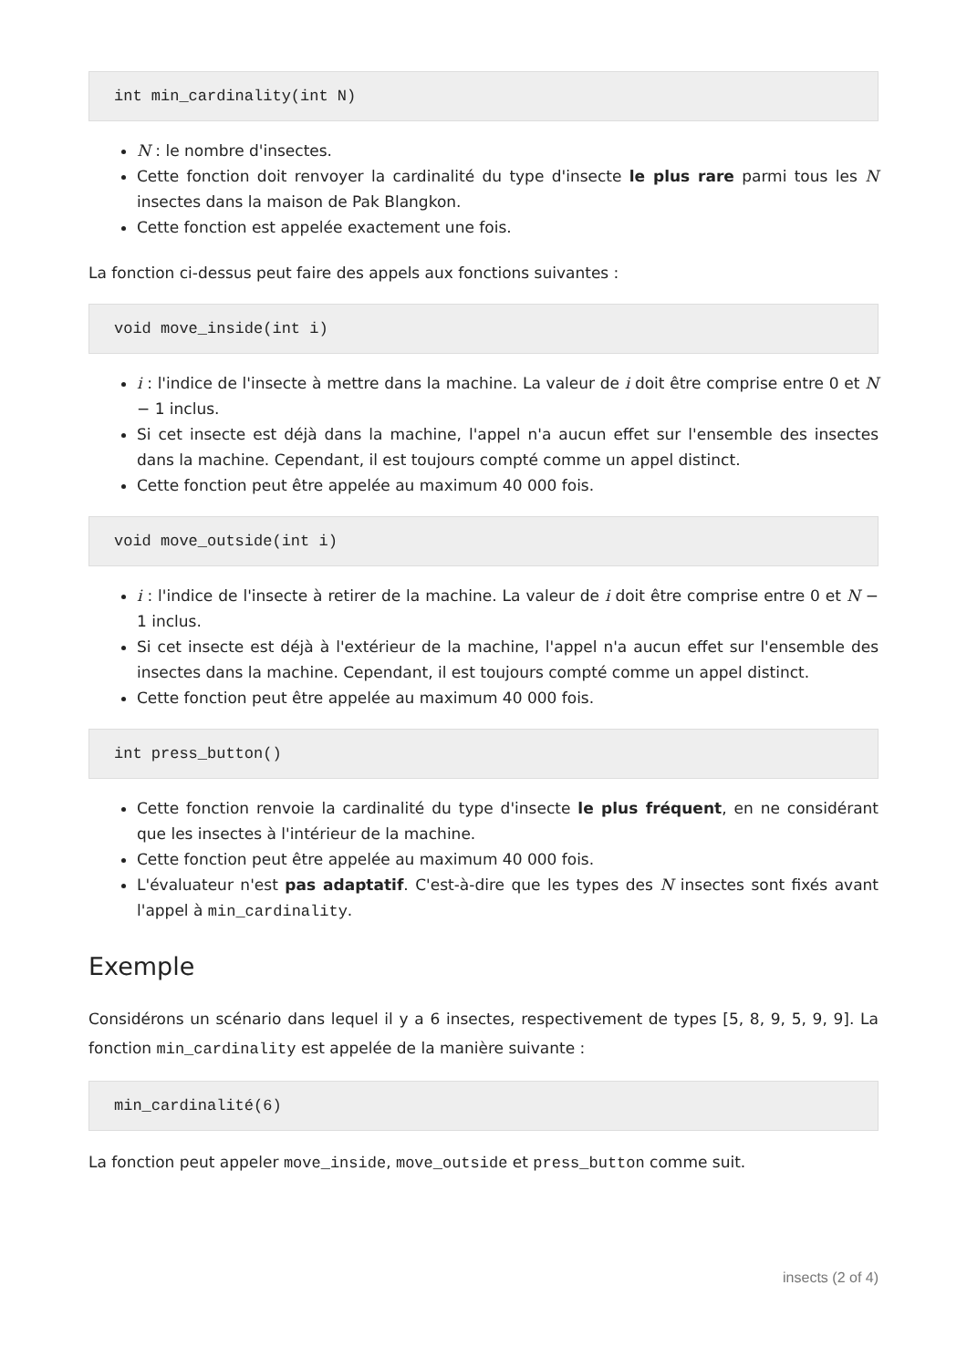int min_cardinality(int N)
N : le nombre d'insectes.
Cette fonction doit renvoyer la cardinalité du type d'insecte le plus rare parmi tous les N insectes dans la maison de Pak Blangkon.
Cette fonction est appelée exactement une fois.
La fonction ci-dessus peut faire des appels aux fonctions suivantes :
void move_inside(int i)
i : l'indice de l'insecte à mettre dans la machine. La valeur de i doit être comprise entre 0 et N − 1 inclus.
Si cet insecte est déjà dans la machine, l'appel n'a aucun effet sur l'ensemble des insectes dans la machine. Cependant, il est toujours compté comme un appel distinct.
Cette fonction peut être appelée au maximum 40 000 fois.
void move_outside(int i)
i : l'indice de l'insecte à retirer de la machine. La valeur de i doit être comprise entre 0 et N − 1 inclus.
Si cet insecte est déjà à l'extérieur de la machine, l'appel n'a aucun effet sur l'ensemble des insectes dans la machine. Cependant, il est toujours compté comme un appel distinct.
Cette fonction peut être appelée au maximum 40 000 fois.
int press_button()
Cette fonction renvoie la cardinalité du type d'insecte le plus fréquent, en ne considérant que les insectes à l'intérieur de la machine.
Cette fonction peut être appelée au maximum 40 000 fois.
L'évaluateur n'est pas adaptatif. C'est-à-dire que les types des N insectes sont fixés avant l'appel à min_cardinality.
Exemple
Considérons un scénario dans lequel il y a 6 insectes, respectivement de types [5, 8, 9, 5, 9, 9]. La fonction min_cardinality est appelée de la manière suivante :
min_cardinalité(6)
La fonction peut appeler move_inside, move_outside et press_button comme suit.
insects (2 of 4)